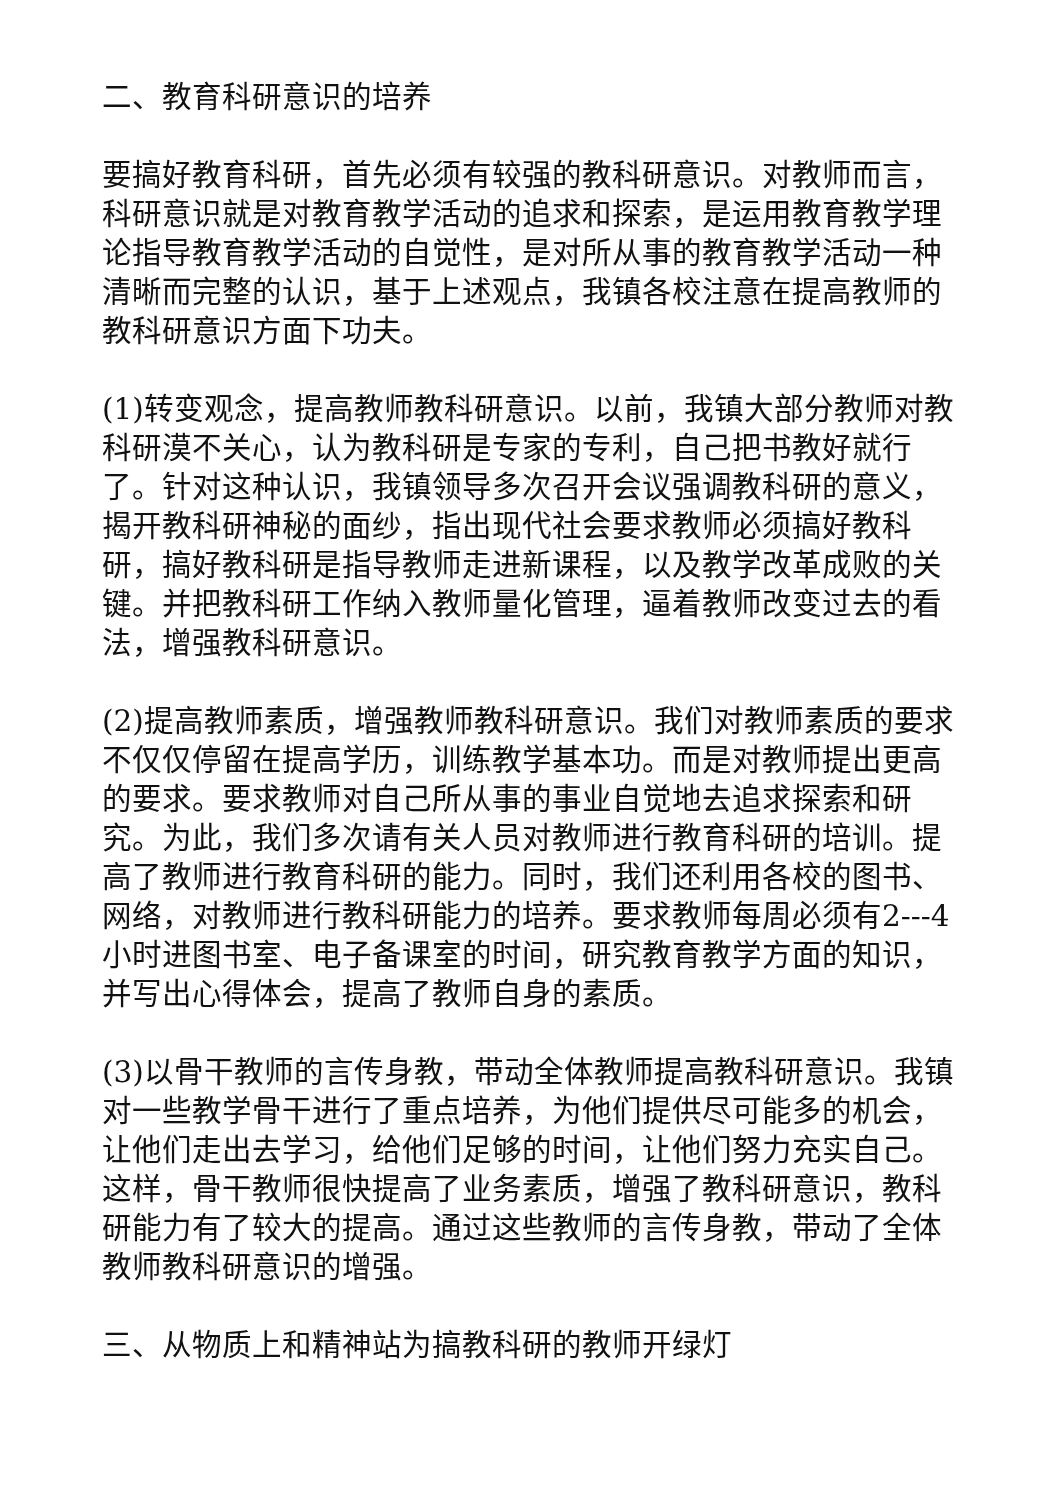二、教育科研意识的培养
要搞好教育科研，首先必须有较强的教科研意识。对教师而言，科研意识就是对教育教学活动的追求和探索，是运用教育教学理论指导教育教学活动的自觉性，是对所从事的教育教学活动一种清晰而完整的认识，基于上述观点，我镇各校注意在提高教师的教科研意识方面下功夫。
(1)转变观念，提高教师教科研意识。以前，我镇大部分教师对教科研漠不关心，认为教科研是专家的专利，自己把书教好就行了。针对这种认识，我镇领导多次召开会议强调教科研的意义，揭开教科研神秘的面纱，指出现代社会要求教师必须搞好教科研，搞好教科研是指导教师走进新课程，以及教学改革成败的关键。并把教科研工作纳入教师量化管理，逼着教师改变过去的看法，增强教科研意识。
(2)提高教师素质，增强教师教科研意识。我们对教师素质的要求不仅仅停留在提高学历，训练教学基本功。而是对教师提出更高的要求。要求教师对自己所从事的事业自觉地去追求探索和研究。为此，我们多次请有关人员对教师进行教育科研的培训。提高了教师进行教育科研的能力。同时，我们还利用各校的图书、网络，对教师进行教科研能力的培养。要求教师每周必须有2---4小时进图书室、电子备课室的时间，研究教育教学方面的知识，并写出心得体会，提高了教师自身的素质。
(3)以骨干教师的言传身教，带动全体教师提高教科研意识。我镇对一些教学骨干进行了重点培养，为他们提供尽可能多的机会，让他们走出去学习，给他们足够的时间，让他们努力充实自己。这样，骨干教师很快提高了业务素质，增强了教科研意识，教科研能力有了较大的提高。通过这些教师的言传身教，带动了全体教师教科研意识的增强。
三、从物质上和精神站为搞教科研的教师开绿灯